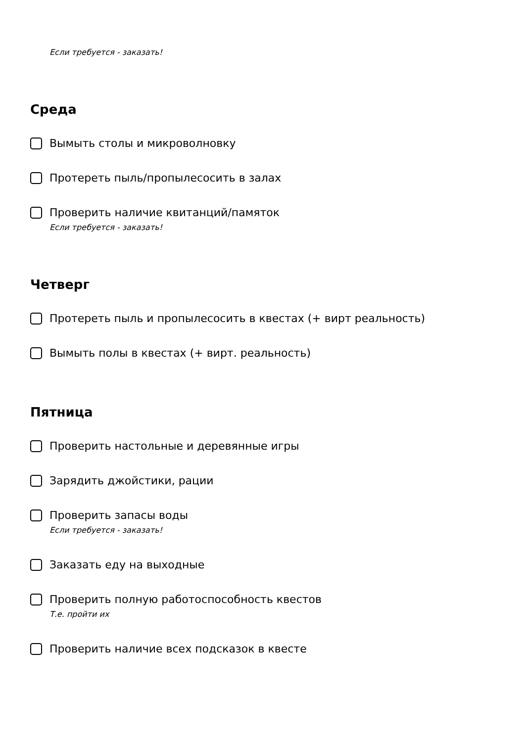Если требуется - заказать!
Среда
Вымыть столы и микроволновку
Протереть пыль/пропылесосить в залах
Проверить наличие квитанций/памяток
Если требуется - заказать!
Четверг
Протереть пыль и пропылесосить в квестах (+ вирт реальность)
Вымыть полы в квестах (+ вирт. реальность)
Пятница
Проверить настольные и деревянные игры
Зарядить джойстики, рации
Проверить запасы воды
Если требуется - заказать!
Заказать еду на выходные
Проверить полную работоспособность квестов
Т.е. пройти их
Проверить наличие всех подсказок в квесте